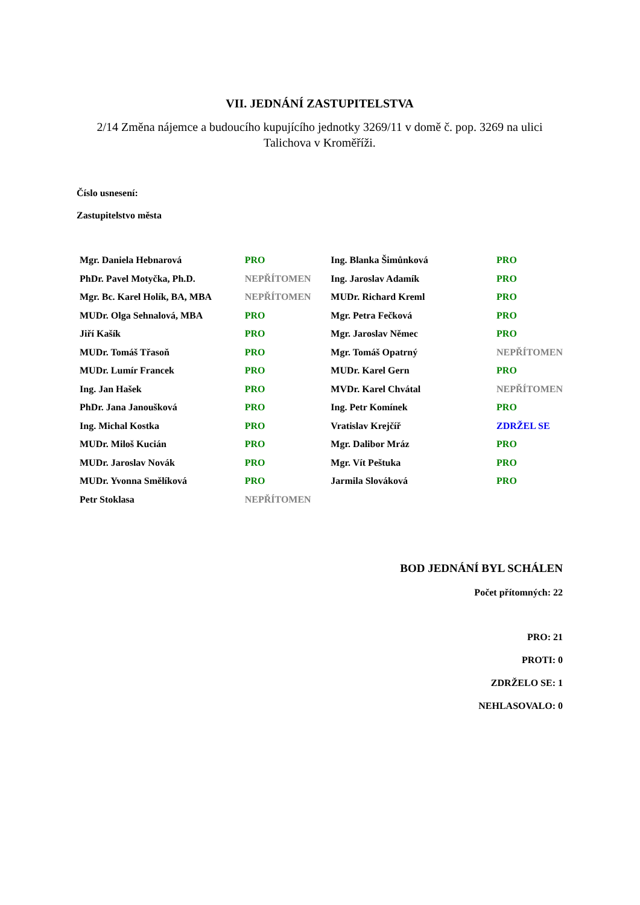VII. JEDNÁNÍ ZASTUPITELSTVA
2/14 Změna nájemce a budoucího kupujícího jednotky 3269/11 v domě č. pop. 3269 na ulici
Talichova v Kroměříži.
Číslo usnesení:
Zastupitelstvo města
| Mgr. Daniela Hebnarová | PRO | Ing. Blanka Šimůnková | PRO |
| PhDr. Pavel Motyčka, Ph.D. | NEPŘÍTOMEN | Ing. Jaroslav Adamík | PRO |
| Mgr. Bc. Karel Holík, BA, MBA | NEPŘÍTOMEN | MUDr. Richard Kreml | PRO |
| MUDr. Olga Sehnalová, MBA | PRO | Mgr. Petra Fečková | PRO |
| Jiří Kašík | PRO | Mgr. Jaroslav Němec | PRO |
| MUDr. Tomáš Třasoň | PRO | Mgr. Tomáš Opatrný | NEPŘÍTOMEN |
| MUDr. Lumír Francek | PRO | MUDr. Karel Gern | PRO |
| Ing. Jan Hašek | PRO | MVDr. Karel Chvátal | NEPŘÍTOMEN |
| PhDr. Jana Janoušková | PRO | Ing. Petr Komínek | PRO |
| Ing. Michal Kostka | PRO | Vratislav Krejčíř | ZDRŽEL SE |
| MUDr. Miloš Kucián | PRO | Mgr. Dalibor Mráz | PRO |
| MUDr. Jaroslav Novák | PRO | Mgr. Vít Peštuka | PRO |
| MUDr. Yvonna Smělíková | PRO | Jarmila Slováková | PRO |
| Petr Stoklasa | NEPŘÍTOMEN | | |
BOD JEDNÁNÍ BYL SCHÁLEN
Počet přítomných: 22
PRO: 21
PROTI: 0
ZDRŽELO SE: 1
NEHLASOVALO: 0